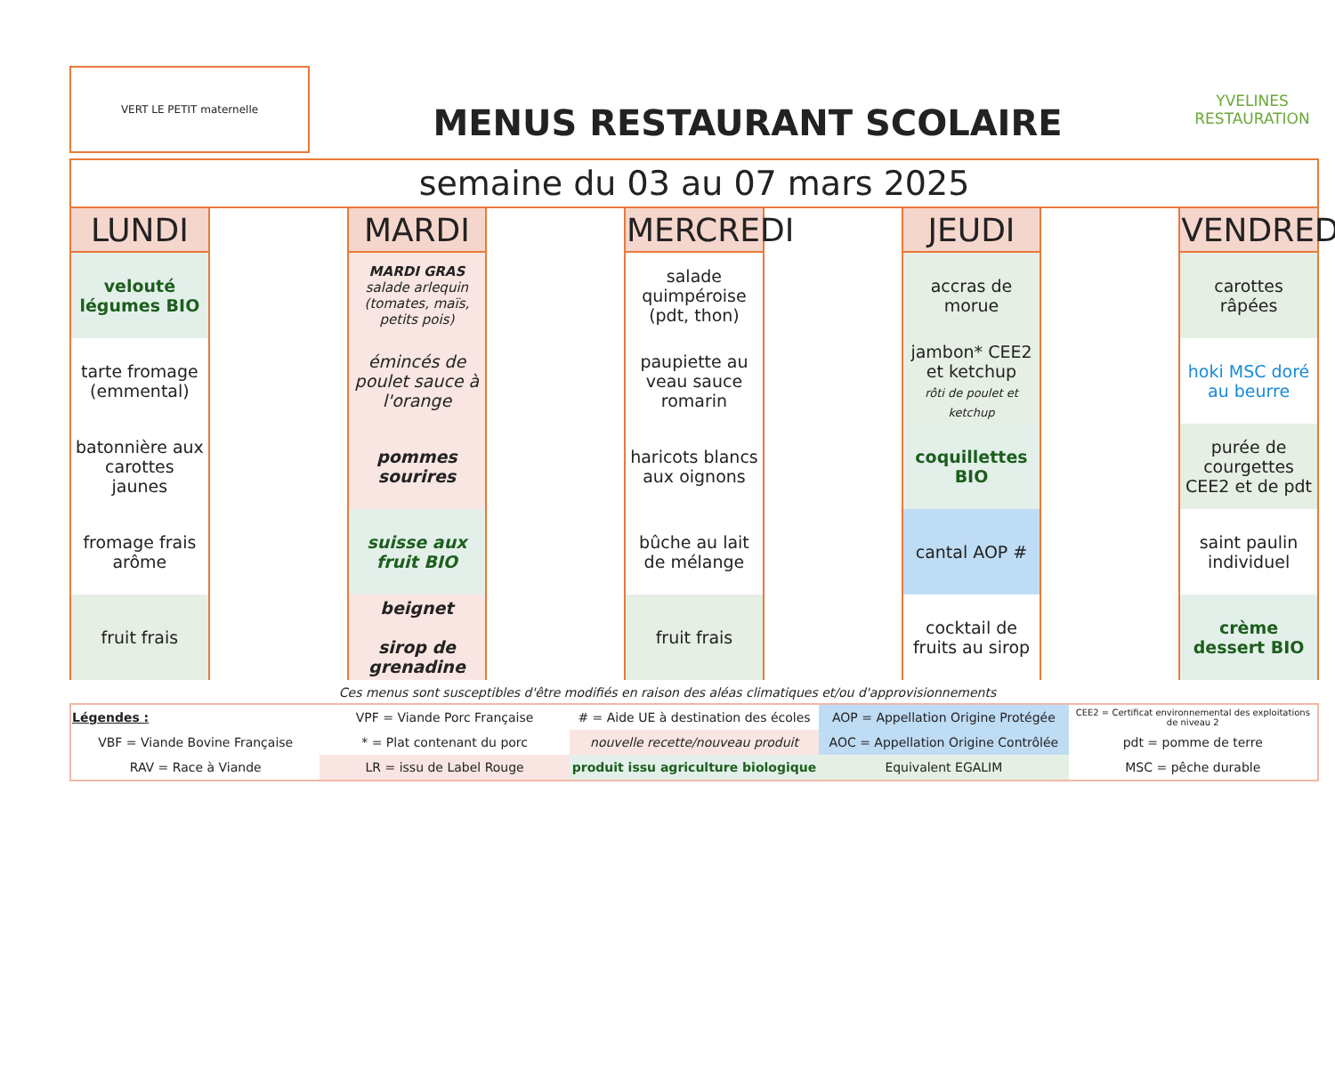VERT LE PETIT maternelle
MENUS RESTAURANT SCOLAIRE
YVELINES
RESTAURATION
| semaine du 03 au 07 mars 2025 | | | | | | | | |
| LUNDI | | MARDI | | MERCREDI | | JEUDI | | VENDREDI |
| velouté légumes BIO | | MARDI GRAS salade arlequin (tomates, maïs, petits pois) | | salade quimpéroise (pdt, thon) | | accras de morue | | carottes râpées |
| tarte fromage (emmental) | | émincés de poulet sauce à l'orange | | paupiette au veau sauce romarin | | jambon* CEE2 et ketchup rôti de poulet et ketchup | | hoki MSC doré au beurre |
| batonnière aux carottes jaunes | | pommes sourires | | haricots blancs aux oignons | | coquillettes BIO | | purée de courgettes CEE2 et de pdt |
| fromage frais arôme | | suisse aux fruit BIO | | bûche au lait de mélange | | cantal AOP # | | saint paulin individuel |
| fruit frais | | beignet sirop de grenadine | | fruit frais | | cocktail de fruits au sirop | | crème dessert BIO |
Ces menus sont susceptibles d'être modifiés en raison des aléas climatiques et/ou d'approvisionnements
| Légendes : | VPF = Viande Porc Française | # = Aide UE à destination des écoles | AOP = Appellation Origine Protégée | CEE2 = Certificat environnemental des exploitations de niveau 2 |
| VBF = Viande Bovine Française | * = Plat contenant du porc | nouvelle recette/nouveau produit | AOC = Appellation Origine Contrôlée | pdt = pomme de terre |
| RAV = Race à Viande | LR = issu de Label Rouge | produit issu agriculture biologique | Equivalent EGALIM | MSC = pêche durable |